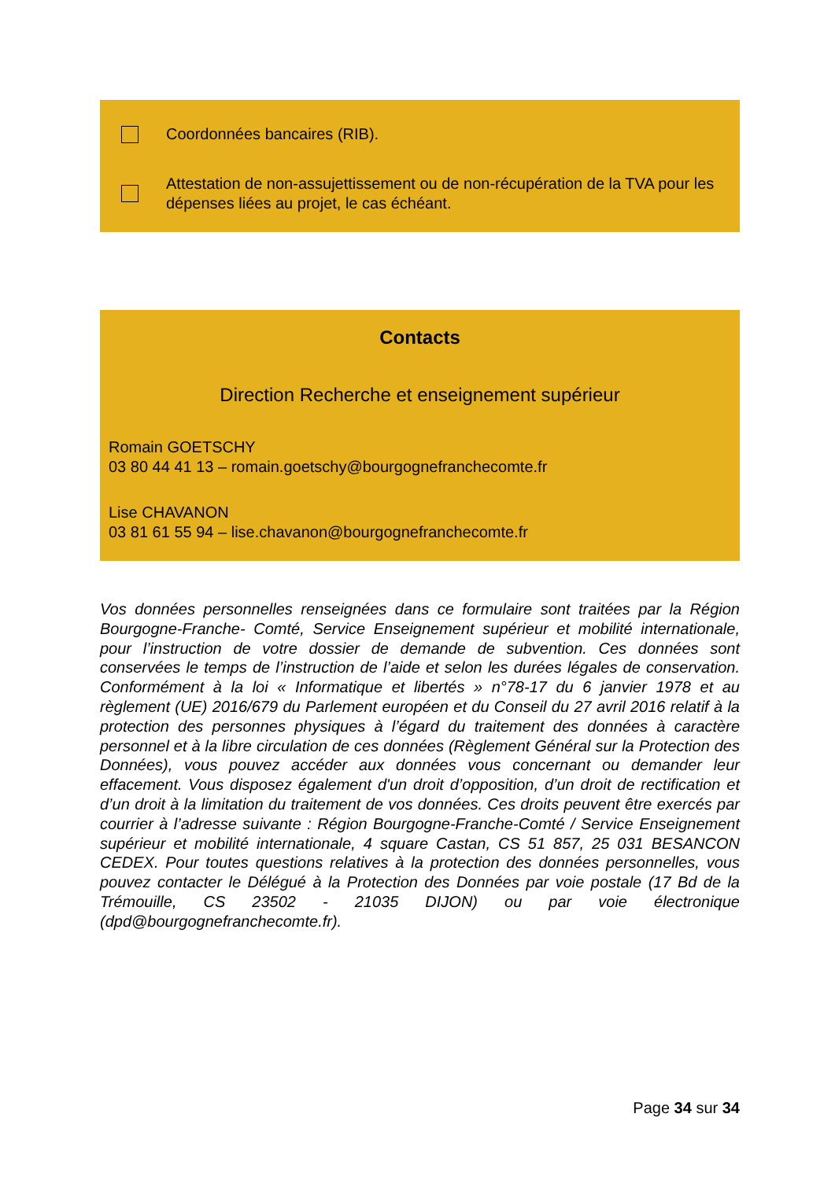Coordonnées bancaires (RIB).
Attestation de non-assujettissement ou de non-récupération de la TVA pour les dépenses liées au projet, le cas échéant.
Contacts
Direction Recherche et enseignement supérieur
Romain GOETSCHY
03 80 44 41 13 – romain.goetschy@bourgognefranchecomte.fr
Lise CHAVANON
03 81 61 55 94 – lise.chavanon@bourgognefranchecomte.fr
Vos données personnelles renseignées dans ce formulaire sont traitées par la Région Bourgogne-Franche- Comté, Service Enseignement supérieur et mobilité internationale, pour l’instruction de votre dossier de demande de subvention. Ces données sont conservées le temps de l’instruction de l’aide et selon les durées légales de conservation. Conformément à la loi « Informatique et libertés » n°78-17 du 6 janvier 1978 et au règlement (UE) 2016/679 du Parlement européen et du Conseil du 27 avril 2016 relatif à la protection des personnes physiques à l’égard du traitement des données à caractère personnel et à la libre circulation de ces données (Règlement Général sur la Protection des Données), vous pouvez accéder aux données vous concernant ou demander leur effacement. Vous disposez également d'un droit d’opposition, d’un droit de rectification et d’un droit à la limitation du traitement de vos données. Ces droits peuvent être exercés par courrier à l’adresse suivante : Région Bourgogne-Franche-Comté / Service Enseignement supérieur et mobilité internationale, 4 square Castan, CS 51 857, 25 031 BESANCON CEDEX. Pour toutes questions relatives à la protection des données personnelles, vous pouvez contacter le Délégué à la Protection des Données par voie postale (17 Bd de la Trémouille, CS 23502 - 21035 DIJON) ou par voie électronique (dpd@bourgognefranchecomte.fr).
Page 34 sur 34